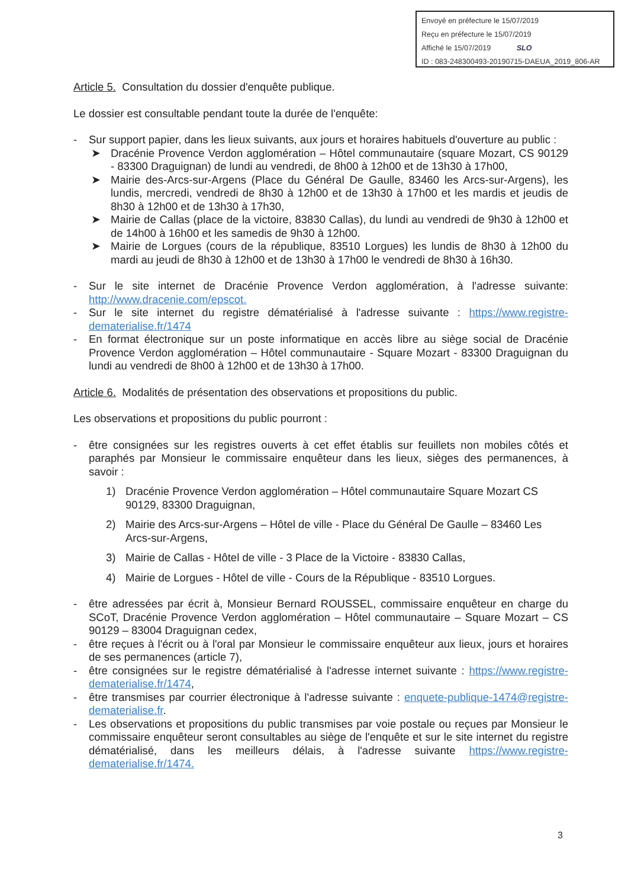Envoyé en préfecture le 15/07/2019
Reçu en préfecture le 15/07/2019
Affiché le 15/07/2019 SLO
ID : 083-248300493-20190715-DAEUA_2019_806-AR
Article 5. Consultation du dossier d'enquête publique.
Le dossier est consultable pendant toute la durée de l'enquête:
- Sur support papier, dans les lieux suivants, aux jours et horaires habituels d'ouverture au public :
➤ Dracénie Provence Verdon agglomération – Hôtel communautaire (square Mozart, CS 90129 - 83300 Draguignan) de lundi au vendredi, de 8h00 à 12h00 et de 13h30 à 17h00,
➤ Mairie des-Arcs-sur-Argens (Place du Général De Gaulle, 83460 les Arcs-sur-Argens), les lundis, mercredi, vendredi de 8h30 à 12h00 et de 13h30 à 17h00 et les mardis et jeudis de 8h30 à 12h00 et de 13h30 à 17h30,
➤ Mairie de Callas (place de la victoire, 83830 Callas), du lundi au vendredi de 9h30 à 12h00 et de 14h00 à 16h00 et les samedis de 9h30 à 12h00.
➤ Mairie de Lorgues (cours de la république, 83510 Lorgues) les lundis de 8h30 à 12h00 du mardi au jeudi de 8h30 à 12h00 et de 13h30 à 17h00 le vendredi de 8h30 à 16h30.
- Sur le site internet de Dracénie Provence Verdon agglomération, à l'adresse suivante: http://www.dracenie.com/epscot.
- Sur le site internet du registre dématérialisé à l'adresse suivante : https://www.registre-dematerialise.fr/1474
- En format électronique sur un poste informatique en accès libre au siège social de Dracénie Provence Verdon agglomération – Hôtel communautaire - Square Mozart - 83300 Draguignan du lundi au vendredi de 8h00 à 12h00 et de 13h30 à 17h00.
Article 6. Modalités de présentation des observations et propositions du public.
Les observations et propositions du public pourront :
- être consignées sur les registres ouverts à cet effet établis sur feuillets non mobiles côtés et paraphés par Monsieur le commissaire enquêteur dans les lieux, sièges des permanences, à savoir :
1) Dracénie Provence Verdon agglomération – Hôtel communautaire Square Mozart CS 90129, 83300 Draguignan,
2) Mairie des Arcs-sur-Argens – Hôtel de ville - Place du Général De Gaulle – 83460 Les Arcs-sur-Argens,
3) Mairie de Callas - Hôtel de ville - 3 Place de la Victoire - 83830 Callas,
4) Mairie de Lorgues - Hôtel de ville - Cours de la République - 83510 Lorgues.
- être adressées par écrit à, Monsieur Bernard ROUSSEL, commissaire enquêteur en charge du SCoT, Dracénie Provence Verdon agglomération – Hôtel communautaire – Square Mozart – CS 90129 – 83004 Draguignan cedex,
- être reçues à l'écrit ou à l'oral par Monsieur le commissaire enquêteur aux lieux, jours et horaires de ses permanences (article 7),
- être consignées sur le registre dématérialisé à l'adresse internet suivante : https://www.registre-dematerialise.fr/1474,
- être transmises par courrier électronique à l'adresse suivante : enquete-publique-1474@registre-dematerialise.fr.
- Les observations et propositions du public transmises par voie postale ou reçues par Monsieur le commissaire enquêteur seront consultables au siège de l'enquête et sur le site internet du registre dématérialisé, dans les meilleurs délais, à l'adresse suivante https://www.registre-dematerialise.fr/1474.
3